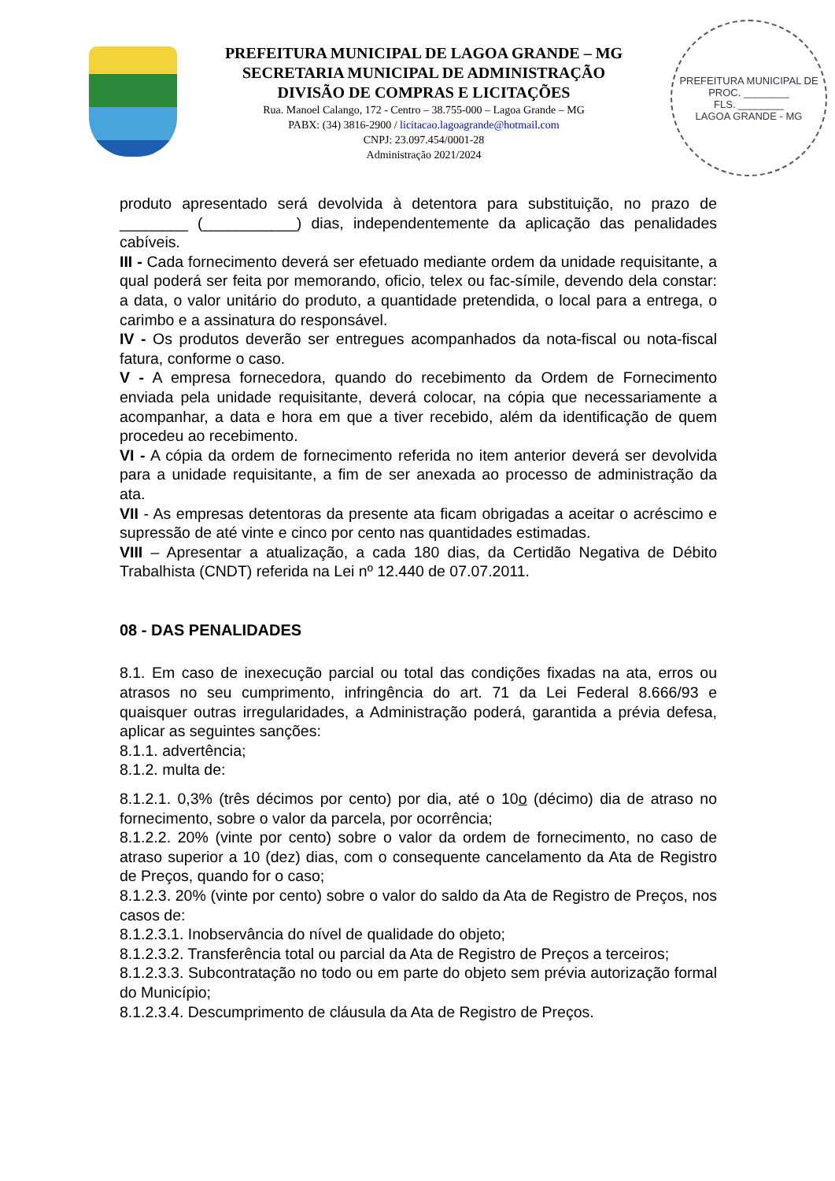PREFEITURA MUNICIPAL DE LAGOA GRANDE – MG
SECRETARIA MUNICIPAL DE ADMINISTRAÇÃO
DIVISÃO DE COMPRAS E LICITAÇÕES
Rua. Manoel Calango, 172 - Centro – 38.755-000 – Lagoa Grande – MG
PABX: (34) 3816-2900 / licitacao.lagoagrande@hotmail.com
CNPJ: 23.097.454/0001-28
Administração 2021/2024
PREFEITURA MUNICIPAL DE
PROC. ________
FLS. ________
LAGOA GRANDE - MG
produto apresentado será devolvida à detentora para substituição, no prazo de ________ (___________) dias, independentemente da aplicação das penalidades cabíveis.
III - Cada fornecimento deverá ser efetuado mediante ordem da unidade requisitante, a qual poderá ser feita por memorando, oficio, telex ou fac-símile, devendo dela constar: a data, o valor unitário do produto, a quantidade pretendida, o local para a entrega, o carimbo e a assinatura do responsável.
IV - Os produtos deverão ser entregues acompanhados da nota-fiscal ou nota-fiscal fatura, conforme o caso.
V - A empresa fornecedora, quando do recebimento da Ordem de Fornecimento enviada pela unidade requisitante, deverá colocar, na cópia que necessariamente a acompanhar, a data e hora em que a tiver recebido, além da identificação de quem procedeu ao recebimento.
VI - A cópia da ordem de fornecimento referida no item anterior deverá ser devolvida para a unidade requisitante, a fim de ser anexada ao processo de administração da ata.
VII - As empresas detentoras da presente ata ficam obrigadas a aceitar o acréscimo e supressão de até vinte e cinco por cento nas quantidades estimadas.
VIII – Apresentar a atualização, a cada 180 dias, da Certidão Negativa de Débito Trabalhista (CNDT) referida na Lei nº 12.440 de 07.07.2011.
08 - DAS PENALIDADES
8.1. Em caso de inexecução parcial ou total das condições fixadas na ata, erros ou atrasos no seu cumprimento, infringência do art. 71 da Lei Federal 8.666/93 e quaisquer outras irregularidades, a Administração poderá, garantida a prévia defesa, aplicar as seguintes sanções:
8.1.1. advertência;
8.1.2. multa de:
8.1.2.1. 0,3% (três décimos por cento) por dia, até o 10o (décimo) dia de atraso no fornecimento, sobre o valor da parcela, por ocorrência;
8.1.2.2. 20% (vinte por cento) sobre o valor da ordem de fornecimento, no caso de atraso superior a 10 (dez) dias, com o consequente cancelamento da Ata de Registro de Preços, quando for o caso;
8.1.2.3. 20% (vinte por cento) sobre o valor do saldo da Ata de Registro de Preços, nos casos de:
8.1.2.3.1. Inobservância do nível de qualidade do objeto;
8.1.2.3.2. Transferência total ou parcial da Ata de Registro de Preços a terceiros;
8.1.2.3.3. Subcontratação no todo ou em parte do objeto sem prévia autorização formal do Município;
8.1.2.3.4. Descumprimento de cláusula da Ata de Registro de Preços.